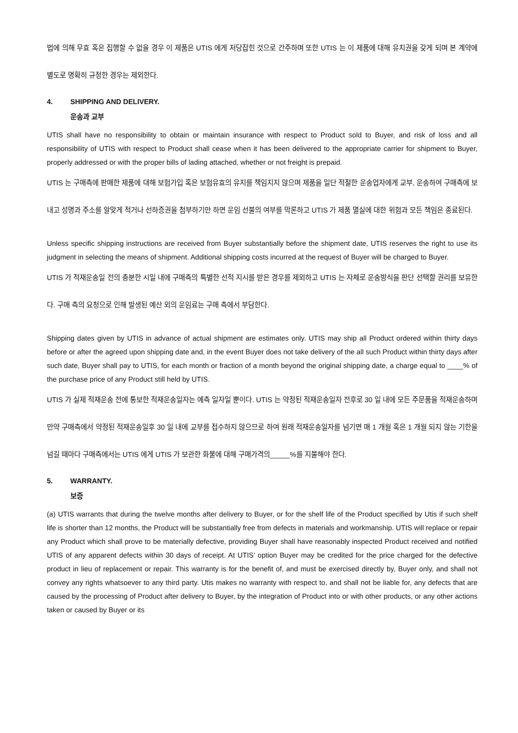법에 의해 무효 혹은 집행할 수 없을 경우 이 제품은 UTIS 에게 저당잡힌 것으로 간주하며 또한 UTIS 는 이 제품에 대해 유치권을 갖게 되며 본 계약에 별도로 명확히 규정한 경우는 제외한다.
4. SHIPPING AND DELIVERY.
운송과 교부
UTIS shall have no responsibility to obtain or maintain insurance with respect to Product sold to Buyer, and risk of loss and all responsibility of UTIS with respect to Product shall cease when it has been delivered to the appropriate carrier for shipment to Buyer, properly addressed or with the proper bills of lading attached, whether or not freight is prepaid.
UTIS 는 구매측에 판매한 제품에 대해 보험가입 혹은 보험유효의 유지를 책임지지 않으며 제품을 일단 적절한 운송업자에게 교부, 운송하여 구매측에 보내고 성명과 주소를 알맞게 적거나 선하증권을 첨부하기만 하면 운임 선불의 여부를 막론하고 UTIS 가 제품 멸실에 대한 위험과 모든 책임은 종료된다.
Unless specific shipping instructions are received from Buyer substantially before the shipment date, UTIS reserves the right to use its judgment in selecting the means of shipment. Additional shipping costs incurred at the request of Buyer will be charged to Buyer.
UTIS 가 적재운송일 전의 충분한 시일 내에 구매측의 특별한 선적 지시를 받은 경우를 제외하고 UTIS 는 자체로 운송방식을 판단 선택할 권리를 보유한다. 구매 측의 요청으로 인해 발생된 예산 외의 운임료는 구매 측에서 부담한다.
Shipping dates given by UTIS in advance of actual shipment are estimates only. UTIS may ship all Product ordered within thirty days before or after the agreed upon shipping date and, in the event Buyer does not take delivery of the all such Product within thirty days after such date, Buyer shall pay to UTIS, for each month or fraction of a month beyond the original shipping date, a charge equal to ____% of the purchase price of any Product still held by UTIS.
UTIS 가 실제 적재운송 전에 통보한 적재운송일자는 예측 일자일 뿐이다. UTIS 는 약정된 적재운송일자 전후로 30 일 내에 모든 주문품을 적재운송하며 만약 구매측에서 약정된 적재운송일후 30 일 내에 교부를 접수하지 않으므로 하여 원래 적재운송일자를 넘기면 매 1 개월 혹은 1 개월 되지 않는 기한을 넘길 때마다 구매측에서는 UTIS 에게 UTIS 가 보관한 화물에 대해 구매가격의_____%를 지불해야 한다.
5. WARRANTY.
보증
(a) UTIS warrants that during the twelve months after delivery to Buyer, or for the shelf life of the Product specified by Utis if such shelf life is shorter than 12 months, the Product will be substantially free from defects in materials and workmanship. UTIS will replace or repair any Product which shall prove to be materially defective, providing Buyer shall have reasonably inspected Product received and notified UTIS of any apparent defects within 30 days of receipt. At UTIS’ option Buyer may be credited for the price charged for the defective product in lieu of replacement or repair. This warranty is for the benefit of, and must be exercised directly by, Buyer only, and shall not convey any rights whatsoever to any third party. Utis makes no warranty with respect to, and shall not be liable for, any defects that are caused by the processing of Product after delivery to Buyer, by the integration of Product into or with other products, or any other actions taken or caused by Buyer or its